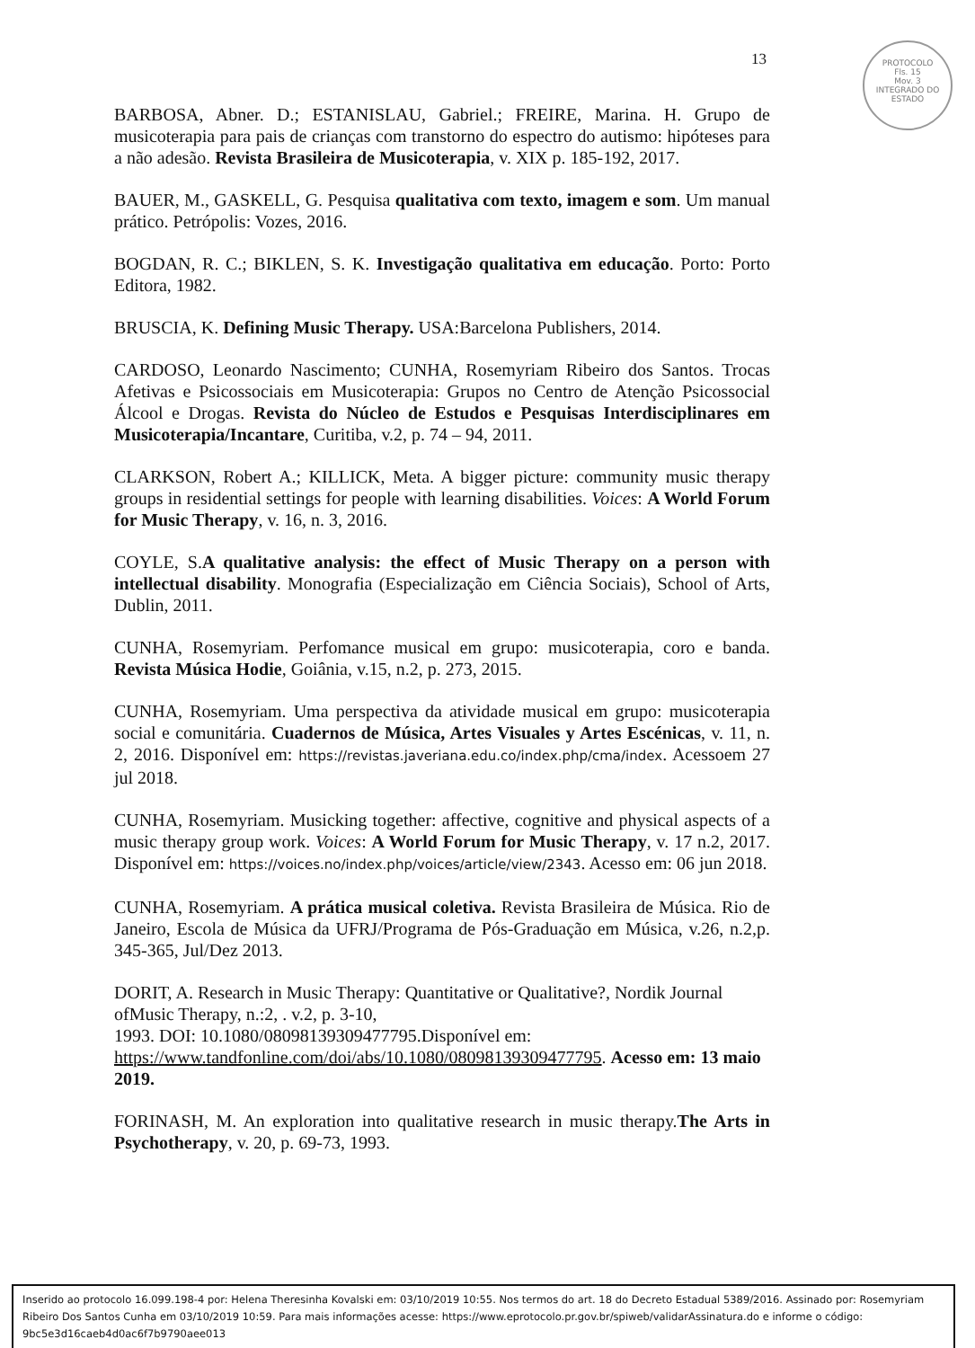13
PROTOCOLO
Fls. 15
Mov. 3
INTEGRADO DO ESTADO
BARBOSA, Abner. D.; ESTANISLAU, Gabriel.; FREIRE, Marina. H. Grupo de musicoterapia para pais de crianças com transtorno do espectro do autismo: hipóteses para a não adesão. Revista Brasileira de Musicoterapia, v. XIX p. 185-192, 2017.
BAUER, M., GASKELL, G. Pesquisa qualitativa com texto, imagem e som. Um manual prático. Petrópolis: Vozes, 2016.
BOGDAN, R. C.; BIKLEN, S. K. Investigação qualitativa em educação. Porto: Porto Editora, 1982.
BRUSCIA, K. Defining Music Therapy. USA:Barcelona Publishers, 2014.
CARDOSO, Leonardo Nascimento; CUNHA, Rosemyriam Ribeiro dos Santos. Trocas Afetivas e Psicossociais em Musicoterapia: Grupos no Centro de Atenção Psicossocial Álcool e Drogas. Revista do Núcleo de Estudos e Pesquisas Interdisciplinares em Musicoterapia/Incantare, Curitiba, v.2, p. 74 – 94, 2011.
CLARKSON, Robert A.; KILLICK, Meta. A bigger picture: community music therapy groups in residential settings for people with learning disabilities. Voices: A World Forum for Music Therapy, v. 16, n. 3, 2016.
COYLE, S.A qualitative analysis: the effect of Music Therapy on a person with intellectual disability. Monografia (Especialização em Ciência Sociais), School of Arts, Dublin, 2011.
CUNHA, Rosemyriam. Perfomance musical em grupo: musicoterapia, coro e banda. Revista Música Hodie, Goiânia, v.15, n.2, p. 273, 2015.
CUNHA, Rosemyriam. Uma perspectiva da atividade musical em grupo: musicoterapia social e comunitária. Cuadernos de Música, Artes Visuales y Artes Escénicas, v. 11, n. 2, 2016. Disponível em: https://revistas.javeriana.edu.co/index.php/cma/index. Acessoem 27 jul 2018.
CUNHA, Rosemyriam. Musicking together: affective, cognitive and physical aspects of a music therapy group work. Voices: A World Forum for Music Therapy, v. 17 n.2, 2017. Disponível em: https://voices.no/index.php/voices/article/view/2343. Acesso em: 06 jun 2018.
CUNHA, Rosemyriam. A prática musical coletiva. Revista Brasileira de Música. Rio de Janeiro, Escola de Música da UFRJ/Programa de Pós-Graduação em Música, v.26, n.2,p. 345-365, Jul/Dez 2013.
DORIT, A. Research in Music Therapy: Quantitative or Qualitative?, Nordik Journal ofMusic Therapy, n.:2, . v.2, p. 3-10,
1993. DOI: 10.1080/08098139309477795.Disponível em:
https://www.tandfonline.com/doi/abs/10.1080/08098139309477795. Acesso em: 13 maio 2019.
FORINASH, M. An exploration into qualitative research in music therapy.The Arts in Psychotherapy, v. 20, p. 69-73, 1993.
Inserido ao protocolo 16.099.198-4 por: Helena Theresinha Kovalski em: 03/10/2019 10:55. Nos termos do art. 18 do Decreto Estadual 5389/2016. Assinado por: Rosemyriam Ribeiro Dos Santos Cunha em 03/10/2019 10:59. Para mais informações acesse: https://www.eprotocolo.pr.gov.br/spiweb/validarAssinatura.do e informe o código: 9bc5e3d16caeb4d0ac6f7b9790aee013